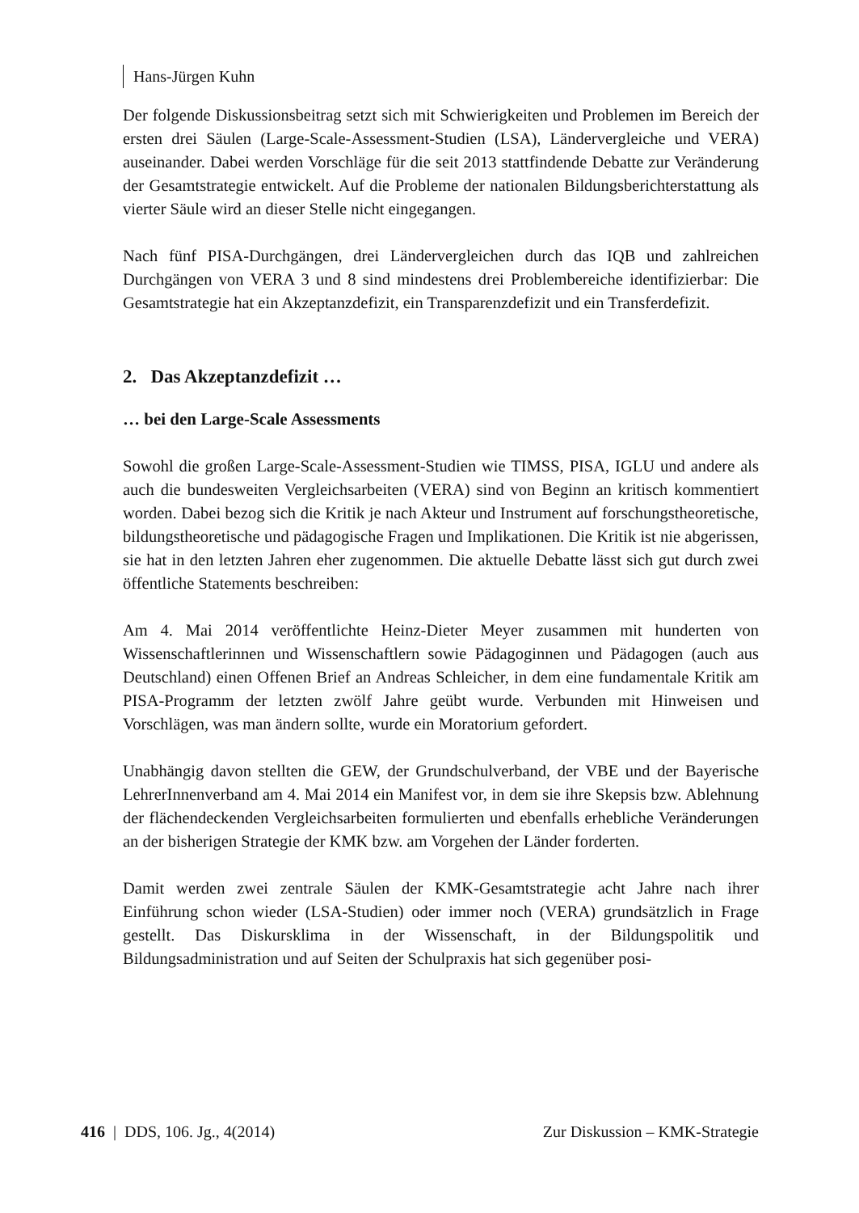Hans-Jürgen Kuhn
Der folgende Diskussionsbeitrag setzt sich mit Schwierigkeiten und Problemen im Bereich der ersten drei Säulen (Large-Scale-Assessment-Studien (LSA), Ländervergleiche und VERA) auseinander. Dabei werden Vorschläge für die seit 2013 stattfindende Debatte zur Veränderung der Gesamtstrategie entwickelt. Auf die Probleme der nationalen Bildungsberichterstattung als vierter Säule wird an dieser Stelle nicht eingegangen.
Nach fünf PISA-Durchgängen, drei Ländervergleichen durch das IQB und zahlreichen Durchgängen von VERA 3 und 8 sind mindestens drei Problembereiche identifizierbar: Die Gesamtstrategie hat ein Akzeptanzdefizit, ein Transparenzdefizit und ein Transferdefizit.
2. Das Akzeptanzdefizit …
… bei den Large-Scale Assessments
Sowohl die großen Large-Scale-Assessment-Studien wie TIMSS, PISA, IGLU und andere als auch die bundesweiten Vergleichsarbeiten (VERA) sind von Beginn an kritisch kommentiert worden. Dabei bezog sich die Kritik je nach Akteur und Instrument auf forschungstheoretische, bildungstheoretische und pädagogische Fragen und Implikationen. Die Kritik ist nie abgerissen, sie hat in den letzten Jahren eher zugenommen. Die aktuelle Debatte lässt sich gut durch zwei öffentliche Statements beschreiben:
Am 4. Mai 2014 veröffentlichte Heinz-Dieter Meyer zusammen mit hunderten von Wissenschaftlerinnen und Wissenschaftlern sowie Pädagoginnen und Pädagogen (auch aus Deutschland) einen Offenen Brief an Andreas Schleicher, in dem eine fundamentale Kritik am PISA-Programm der letzten zwölf Jahre geübt wurde. Verbunden mit Hinweisen und Vorschlägen, was man ändern sollte, wurde ein Moratorium gefordert.
Unabhängig davon stellten die GEW, der Grundschulverband, der VBE und der Bayerische LehrerInnenverband am 4. Mai 2014 ein Manifest vor, in dem sie ihre Skepsis bzw. Ablehnung der flächendeckenden Vergleichsarbeiten formulierten und ebenfalls erhebliche Veränderungen an der bisherigen Strategie der KMK bzw. am Vorgehen der Länder forderten.
Damit werden zwei zentrale Säulen der KMK-Gesamtstrategie acht Jahre nach ihrer Einführung schon wieder (LSA-Studien) oder immer noch (VERA) grundsätzlich in Frage gestellt. Das Diskursklima in der Wissenschaft, in der Bildungspolitik und Bildungsadministration und auf Seiten der Schulpraxis hat sich gegenüber posi-
416 | DDS, 106. Jg., 4(2014) Zur Diskussion – KMK-Strategie